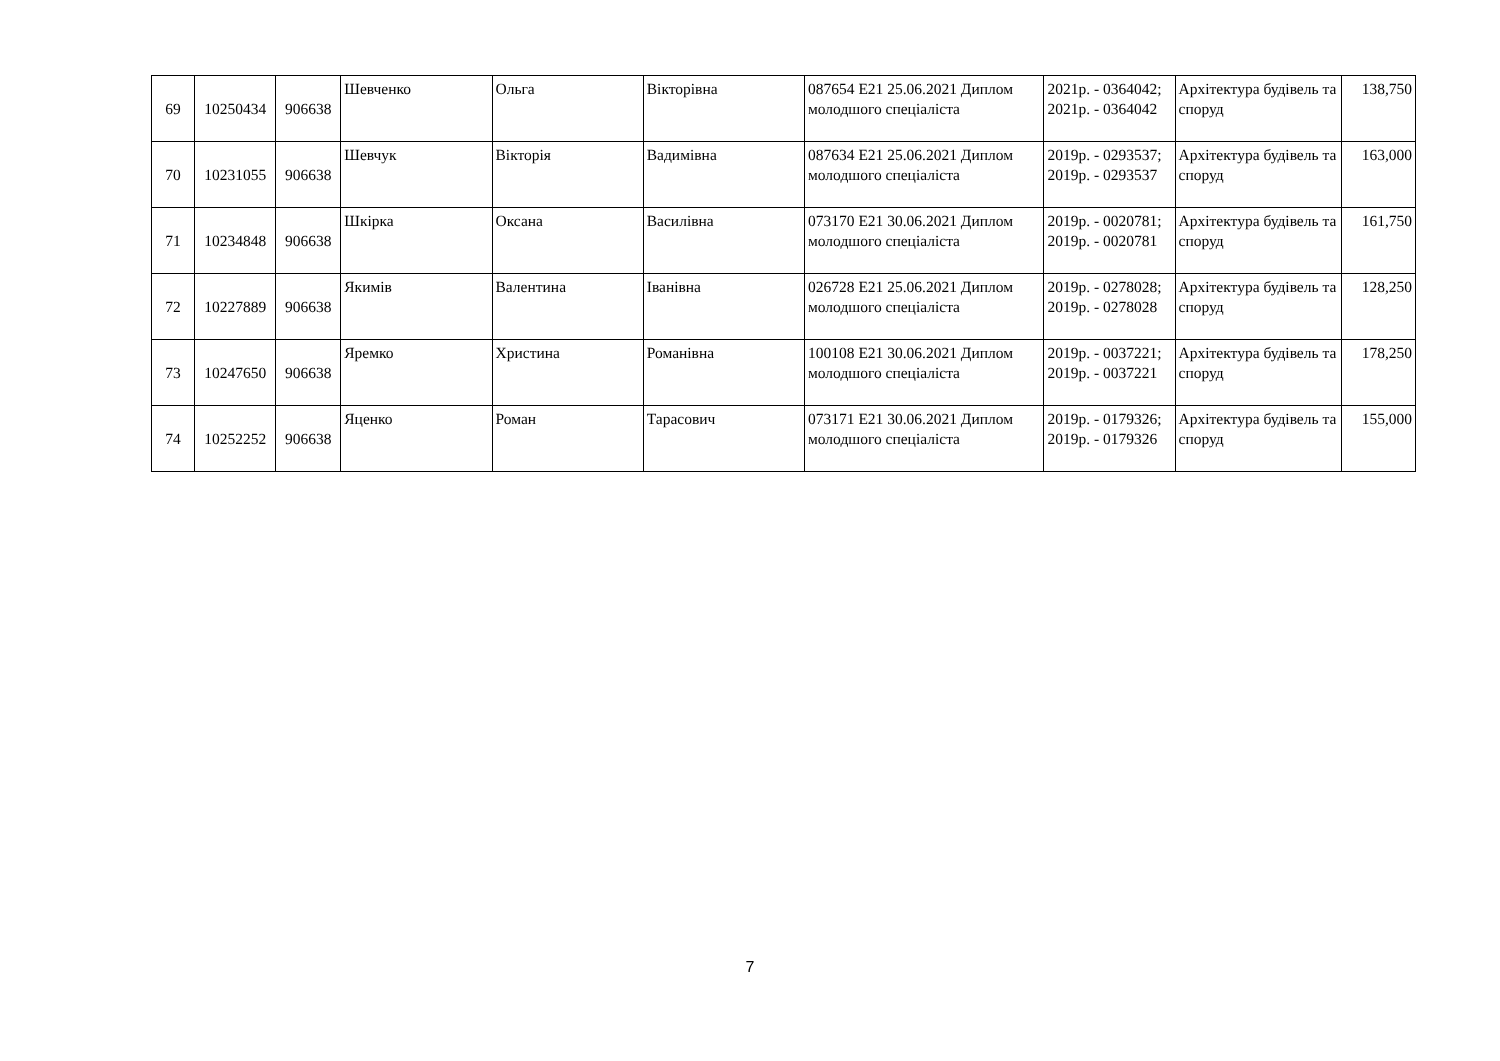| 69 | 10250434 | 906638 | Шевченко | Ольга | Вікторівна | 087654 E21 25.06.2021 Диплом молодшого спеціаліста | 2021р. - 0364042; 2021р. - 0364042 | Архітектура будівель та споруд | 138,750 |
| 70 | 10231055 | 906638 | Шевчук | Вікторія | Вадимівна | 087634 E21 25.06.2021 Диплом молодшого спеціаліста | 2019р. - 0293537; 2019р. - 0293537 | Архітектура будівель та споруд | 163,000 |
| 71 | 10234848 | 906638 | Шкірка | Оксана | Василівна | 073170 E21 30.06.2021 Диплом молодшого спеціаліста | 2019р. - 0020781; 2019р. - 0020781 | Архітектура будівель та споруд | 161,750 |
| 72 | 10227889 | 906638 | Якимів | Валентина | Іванівна | 026728 E21 25.06.2021 Диплом молодшого спеціаліста | 2019р. - 0278028; 2019р. - 0278028 | Архітектура будівель та споруд | 128,250 |
| 73 | 10247650 | 906638 | Яремко | Христина | Романівна | 100108 E21 30.06.2021 Диплом молодшого спеціаліста | 2019р. - 0037221; 2019р. - 0037221 | Архітектура будівель та споруд | 178,250 |
| 74 | 10252252 | 906638 | Яценко | Роман | Тарасович | 073171 E21 30.06.2021 Диплом молодшого спеціаліста | 2019р. - 0179326; 2019р. - 0179326 | Архітектура будівель та споруд | 155,000 |
7